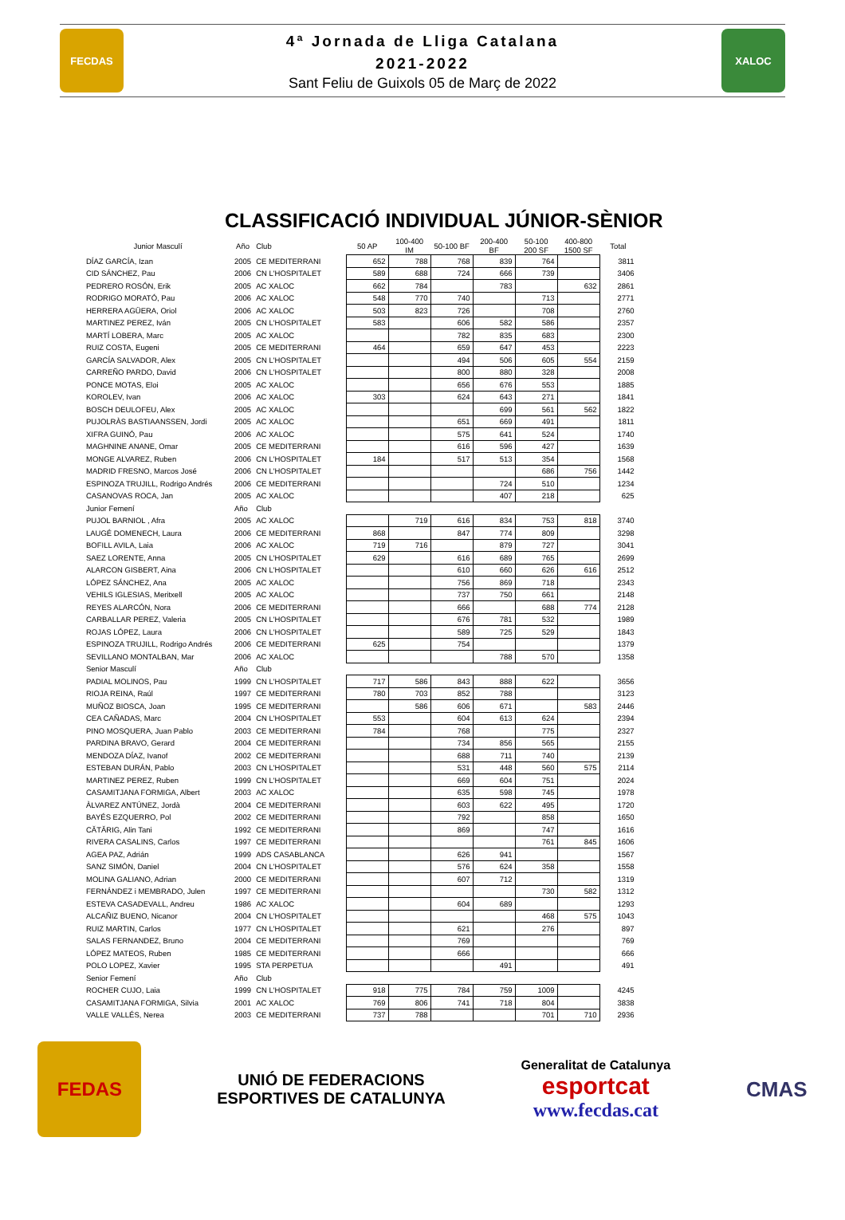FECDAS
4ª Jornada de Lliga Catalana
2021-2022
Sant Feliu de Guixols 05 de Març de 2022
XALOC
CLASSIFICACIÓ INDIVIDUAL JÚNIOR-SÈNIOR
| Junior Masculí | Año | Club | 50 AP | 100-400 IM | 50-100 BF | 200-400 BF | 50-100 200 SF | 400-800 1500 SF | Total |
| --- | --- | --- | --- | --- | --- | --- | --- | --- | --- |
| DÍAZ GARCÍA, Izan | 2005 | CE MEDITERRANI | 652 | 788 | 768 | 839 | 764 | | 3811 |
| CID SÁNCHEZ, Pau | 2006 | CN L'HOSPITALET | 589 | 688 | 724 | 666 | 739 | | 3406 |
| PEDRERO ROSÓN, Erik | 2005 | AC XALOC | 662 | 784 | | 783 | | 632 | 2861 |
| RODRIGO MORATÓ, Pau | 2006 | AC XALOC | 548 | 770 | 740 | | 713 | | 2771 |
| HERRERA AGÜERA, Oriol | 2006 | AC XALOC | 503 | 823 | 726 | | 708 | | 2760 |
| MARTINEZ PEREZ, Iván | 2005 | CN L'HOSPITALET | 583 | | 606 | 582 | 586 | | 2357 |
| MARTÍ LOBERA, Marc | 2005 | AC XALOC | | | 782 | 835 | 683 | | 2300 |
| RUIZ COSTA, Eugeni | 2005 | CE MEDITERRANI | 464 | | 659 | 647 | 453 | | 2223 |
| GARCÍA SALVADOR, Alex | 2005 | CN L'HOSPITALET | | | 494 | 506 | 605 | 554 | 2159 |
| CARREÑO PARDO, David | 2006 | CN L'HOSPITALET | | | 800 | 880 | 328 | | 2008 |
| PONCE MOTAS, Eloi | 2005 | AC XALOC | | | 656 | 676 | 553 | | 1885 |
| KOROLEV, Ivan | 2006 | AC XALOC | 303 | | 624 | 643 | 271 | | 1841 |
| BOSCH DEULOFEU, Alex | 2005 | AC XALOC | | | | 699 | 561 | 562 | 1822 |
| PUJOLRÀS BASTIAANSSEN, Jordi | 2005 | AC XALOC | | | 651 | 669 | 491 | | 1811 |
| XIFRA GUINÓ, Pau | 2006 | AC XALOC | | | 575 | 641 | 524 | | 1740 |
| MAGHNINE ANANE, Omar | 2005 | CE MEDITERRANI | | | 616 | 596 | 427 | | 1639 |
| MONGE ALVAREZ, Ruben | 2006 | CN L'HOSPITALET | 184 | | 517 | 513 | 354 | | 1568 |
| MADRID FRESNO, Marcos José | 2006 | CN L'HOSPITALET | | | | | 686 | 756 | 1442 |
| ESPINOZA TRUJILL, Rodrigo Andrés | 2006 | CE MEDITERRANI | | | | 724 | 510 | | 1234 |
| CASANOVAS ROCA, Jan | 2005 | AC XALOC | | | | 407 | 218 | | 625 |
| Junior Femení | Año | Club | | | | | | | |
| PUJOL BARNIOL , Afra | 2005 | AC XALOC | | 719 | 616 | 834 | 753 | 818 | 3740 |
| LAUGÉ DOMENECH, Laura | 2006 | CE MEDITERRANI | 868 | | 847 | 774 | 809 | | 3298 |
| BOFILL AVILA, Laia | 2006 | AC XALOC | 719 | 716 | | 879 | 727 | | 3041 |
| SAEZ LORENTE, Anna | 2005 | CN L'HOSPITALET | 629 | | 616 | 689 | 765 | | 2699 |
| ALARCON GISBERT, Aina | 2006 | CN L'HOSPITALET | | | 610 | 660 | 626 | 616 | 2512 |
| LÓPEZ SÁNCHEZ, Ana | 2005 | AC XALOC | | | 756 | 869 | 718 | | 2343 |
| VEHILS IGLESIAS, Meritxell | 2005 | AC XALOC | | | 737 | 750 | 661 | | 2148 |
| REYES ALARCÓN, Nora | 2006 | CE MEDITERRANI | | | 666 | | 688 | 774 | 2128 |
| CARBALLAR PEREZ, Valeria | 2005 | CN L'HOSPITALET | | | 676 | 781 | 532 | | 1989 |
| ROJAS LÓPEZ, Laura | 2006 | CN L'HOSPITALET | | | 589 | 725 | 529 | | 1843 |
| ESPINOZA TRUJILL, Rodrigo Andrés | 2006 | CE MEDITERRANI | 625 | | 754 | | | | 1379 |
| SEVILLANO MONTALBAN, Mar | 2006 | AC XALOC | | | | 788 | 570 | | 1358 |
| Senior Masculí | Año | Club | | | | | | | |
| PADIAL MOLINOS, Pau | 1999 | CN L'HOSPITALET | 717 | 586 | 843 | 888 | 622 | | 3656 |
| RIOJA REINA, Raúl | 1997 | CE MEDITERRANI | 780 | 703 | 852 | 788 | | | 3123 |
| MUÑOZ BIOSCA, Joan | 1995 | CE MEDITERRANI | | 586 | 606 | 671 | | 583 | 2446 |
| CEA CAÑADAS, Marc | 2004 | CN L'HOSPITALET | 553 | | 604 | 613 | 624 | | 2394 |
| PINO MOSQUERA, Juan Pablo | 2003 | CE MEDITERRANI | 784 | | 768 | | 775 | | 2327 |
| PARDINA BRAVO, Gerard | 2004 | CE MEDITERRANI | | | 734 | 856 | 565 | | 2155 |
| MENDOZA DÍAZ, Ivanof | 2002 | CE MEDITERRANI | | | 688 | 711 | 740 | | 2139 |
| ESTEBAN DURÁN, Pablo | 2003 | CN L'HOSPITALET | | | 531 | 448 | 560 | 575 | 2114 |
| MARTINEZ PEREZ, Ruben | 1999 | CN L'HOSPITALET | | | 669 | 604 | 751 | | 2024 |
| CASAMITJANA FORMIGA, Albert | 2003 | AC XALOC | | | 635 | 598 | 745 | | 1978 |
| ÀLVAREZ ANTÚNEZ, Jordà | 2004 | CE MEDITERRANI | | | 603 | 622 | 495 | | 1720 |
| BAYÉS EZQUERRO, Pol | 2002 | CE MEDITERRANI | | | 792 | | 858 | | 1650 |
| CĂTĂRIG, Alin Tani | 1992 | CE MEDITERRANI | | | 869 | | 747 | | 1616 |
| RIVERA CASALINS, Carlos | 1997 | CE MEDITERRANI | | | | | 761 | 845 | 1606 |
| AGEA PAZ, Adrián | 1999 | ADS CASABLANCA | | | 626 | 941 | | | 1567 |
| SANZ SIMÓN, Daniel | 2004 | CN L'HOSPITALET | | | 576 | 624 | 358 | | 1558 |
| MOLINA GALIANO, Adrian | 2000 | CE MEDITERRANI | | | 607 | 712 | | | 1319 |
| FERNÁNDEZ i MEMBRADO, Julen | 1997 | CE MEDITERRANI | | | | | 730 | 582 | 1312 |
| ESTEVA CASADEVALL, Andreu | 1986 | AC XALOC | | | 604 | 689 | | | 1293 |
| ALCAÑIZ BUENO, Nicanor | 2004 | CN L'HOSPITALET | | | | | 468 | 575 | 1043 |
| RUIZ MARTIN, Carlos | 1977 | CN L'HOSPITALET | | | 621 | | 276 | | 897 |
| SALAS FERNANDEZ, Bruno | 2004 | CE MEDITERRANI | | | 769 | | | | 769 |
| LÓPEZ MATEOS, Ruben | 1985 | CE MEDITERRANI | | | 666 | | | | 666 |
| POLO LOPEZ, Xavier | 1995 | STA PERPETUA | | | | 491 | | | 491 |
| Senior Femení | Año | Club | | | | | | | |
| ROCHER CUJO, Laia | 1999 | CN L'HOSPITALET | 918 | 775 | 784 | 759 | 1009 | | 4245 |
| CASAMITJANA FORMIGA, Silvia | 2001 | AC XALOC | 769 | 806 | 741 | 718 | 804 | | 3838 |
| VALLE VALLÉS, Nerea | 2003 | CE MEDITERRANI | 737 | 788 | | | 701 | 710 | 2936 |
FEDAS
UNIÓ DE FEDERACIONS
ESPORTIVES DE CATALUNYA
Generalitat de Catalunya
esportcat
www.fecdas.cat
CMAS